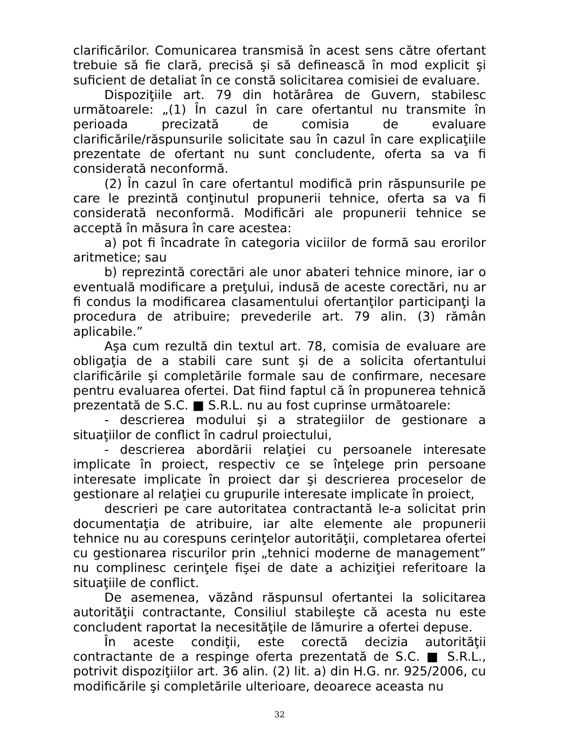clarificărilor. Comunicarea transmisă în acest sens către ofertant trebuie să fie clară, precisă şi să definească în mod explicit şi suficient de detaliat în ce constă solicitarea comisiei de evaluare.
Dispoziţiile art. 79 din hotărârea de Guvern, stabilesc următoarele: „(1) În cazul în care ofertantul nu transmite în perioada precizată de comisia de evaluare clarificările/răspunsurile solicitate sau în cazul în care explicaţiile prezentate de ofertant nu sunt concludente, oferta sa va fi considerată neconformă.
(2) În cazul în care ofertantul modifică prin răspunsurile pe care le prezintă conţinutul propunerii tehnice, oferta sa va fi considerată neconformă. Modificări ale propunerii tehnice se acceptă în măsura în care acestea:
a) pot fi încadrate în categoria viciilor de formă sau erorilor aritmetice; sau
b) reprezintă corectări ale unor abateri tehnice minore, iar o eventuală modificare a preţului, indusă de aceste corectări, nu ar fi condus la modificarea clasamentului ofertanţilor participanţi la procedura de atribuire; prevederile art. 79 alin. (3) rămân aplicabile.”
Aşa cum rezultă din textul art. 78, comisia de evaluare are obligaţia de a stabili care sunt şi de a solicita ofertantului clarificările şi completările formale sau de confirmare, necesare pentru evaluarea ofertei. Dat fiind faptul că în propunerea tehnică prezentată de S.C. ■ S.R.L. nu au fost cuprinse următoarele:
- descrierea modului şi a strategiilor de gestionare a situaţiilor de conflict în cadrul proiectului,
- descrierea abordării relaţiei cu persoanele interesate implicate în proiect, respectiv ce se înţelege prin persoane interesate implicate în proiect dar şi descrierea proceselor de gestionare al relaţiei cu grupurile interesate implicate în proiect,
descrieri pe care autoritatea contractantă le-a solicitat prin documentaţia de atribuire, iar alte elemente ale propunerii tehnice nu au corespuns cerinţelor autorităţii, completarea ofertei cu gestionarea riscurilor prin „tehnici moderne de management” nu complinesc cerinţele fişei de date a achiziţiei referitoare la situaţiile de conflict.
De asemenea, văzând răspunsul ofertantei la solicitarea autorităţii contractante, Consiliul stabileşte că acesta nu este concludent raportat la necesităţile de lămurire a ofertei depuse.
În aceste condiţii, este corectă decizia autorităţii contractante de a respinge oferta prezentată de S.C. ■ S.R.L., potrivit dispoziţiilor art. 36 alin. (2) lit. a) din H.G. nr. 925/2006, cu modificările şi completările ulterioare, deoarece aceasta nu
32